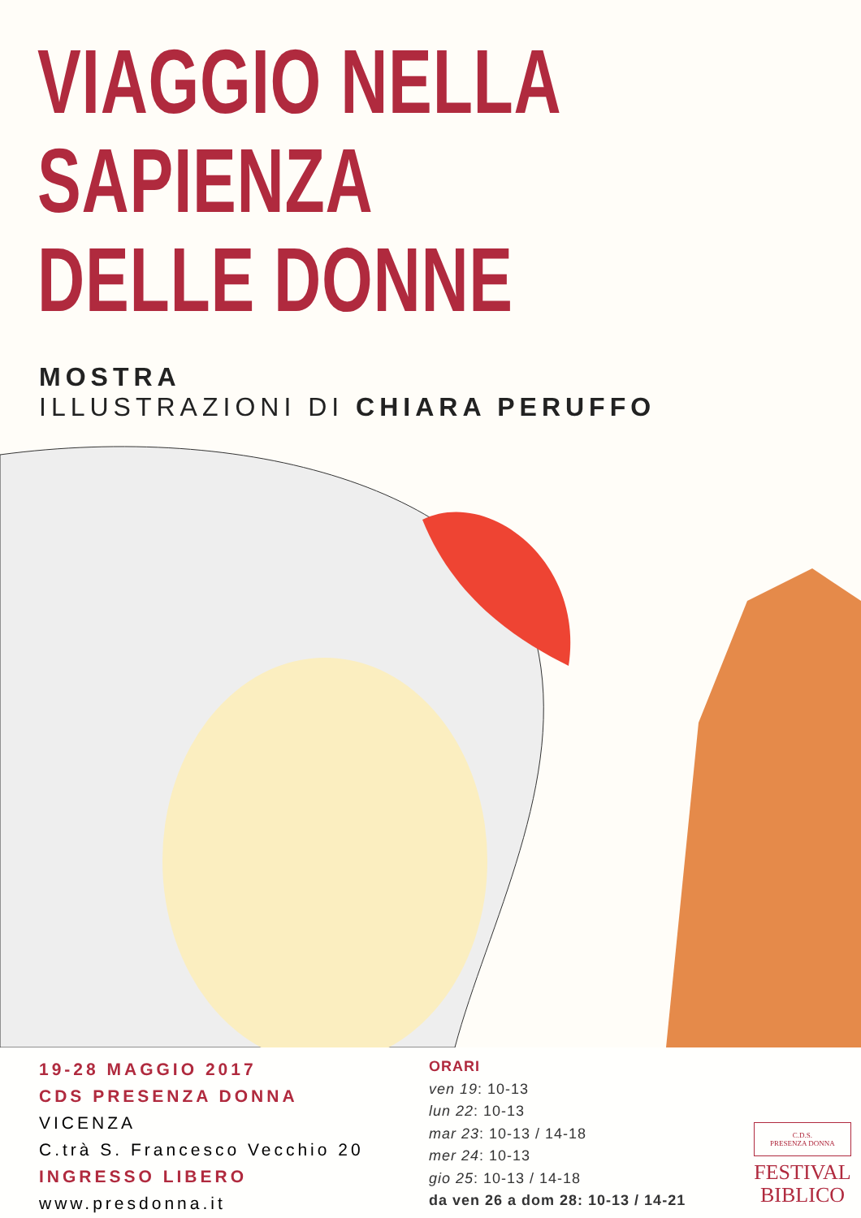VIAGGIO NELLA
SAPIENZA
DELLE DONNE
MOSTRA
ILLUSTRAZIONI DI CHIARA PERUFFO
19-28 MAGGIO 2017
CDS PRESENZA DONNA
VICENZA
C.trà S. Francesco Vecchio 20
INGRESSO LIBERO
www.presdonna.it
ORARI
ven 19: 10-13
lun 22: 10-13
mar 23: 10-13 / 14-18
mer 24: 10-13
gio 25: 10-13 / 14-18
da ven 26 a dom 28: 10-13 / 14-21
C.D.S.
PRESENZA DONNA
FESTIVAL
BIBLICO